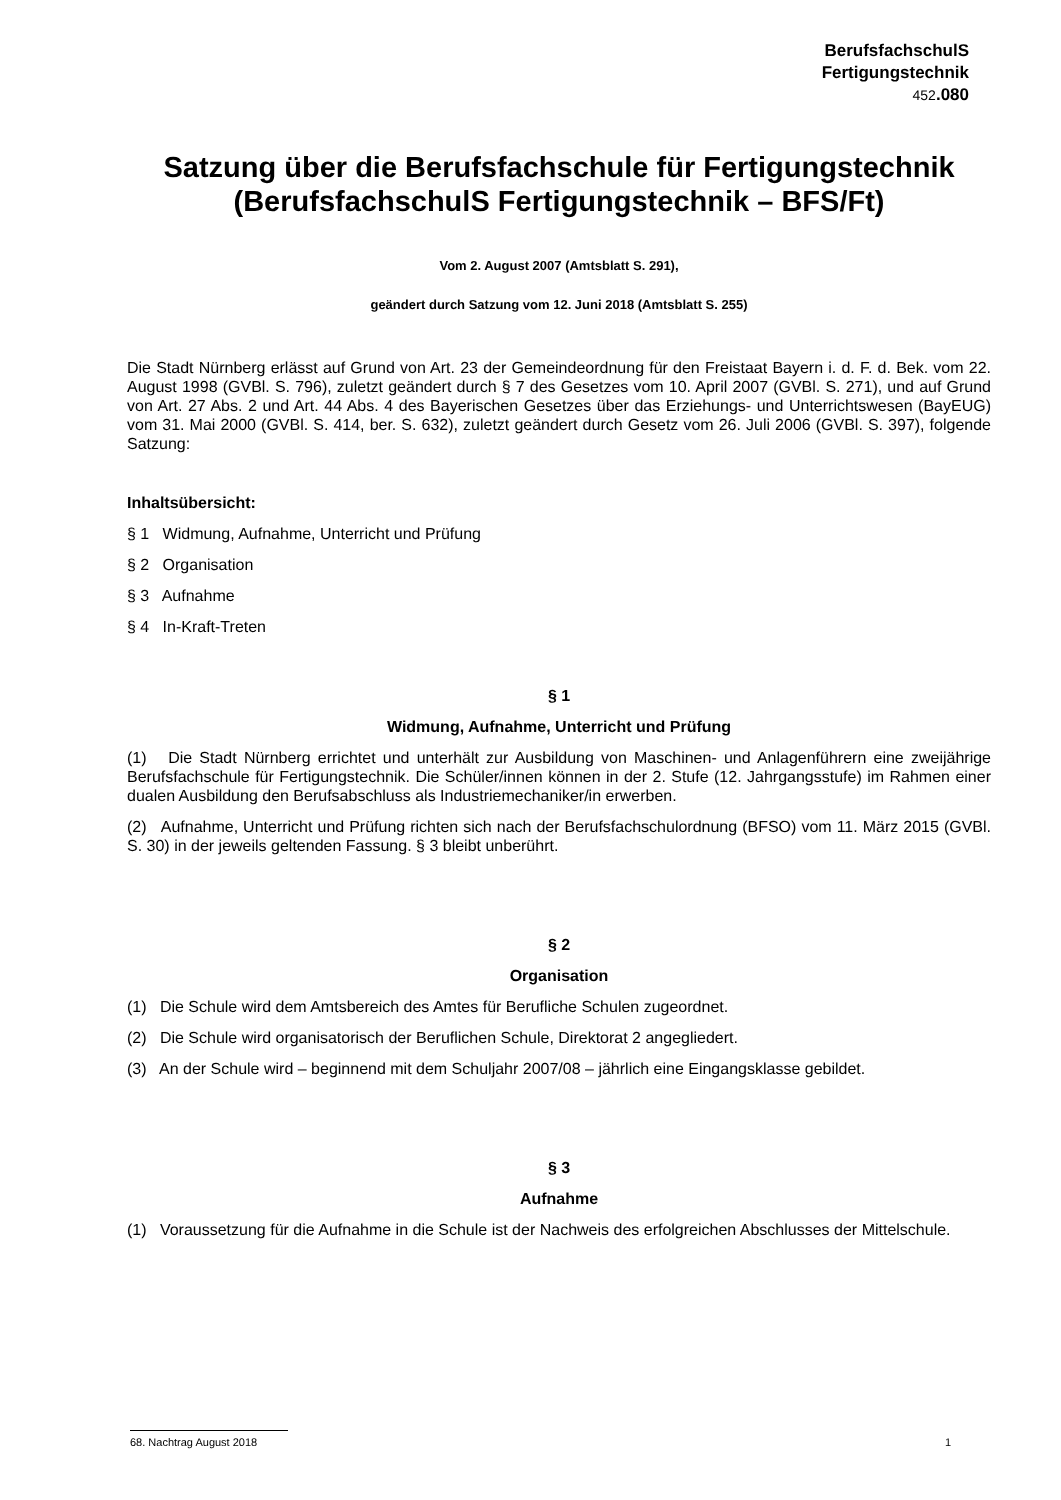BerufsfachschulS
Fertigungstechnik
452.080
Satzung über die Berufsfachschule für Fertigungstechnik (BerufsfachschulS Fertigungstechnik – BFS/Ft)
Vom 2. August 2007 (Amtsblatt S. 291),
geändert durch Satzung vom 12. Juni 2018 (Amtsblatt S. 255)
Die Stadt Nürnberg erlässt auf Grund von Art. 23 der Gemeindeordnung für den Freistaat Bayern i. d. F. d. Bek. vom 22. August 1998 (GVBl. S. 796), zuletzt geändert durch § 7 des Gesetzes vom 10. April 2007 (GVBl. S. 271), und auf Grund von Art. 27 Abs. 2 und Art. 44 Abs. 4 des Bayerischen Gesetzes über das Erziehungs- und Unterrichtswesen (BayEUG) vom 31. Mai 2000 (GVBl. S. 414, ber. S. 632), zuletzt geändert durch Gesetz vom 26. Juli 2006 (GVBl. S. 397), folgende Satzung:
Inhaltsübersicht:
§ 1 Widmung, Aufnahme, Unterricht und Prüfung
§ 2 Organisation
§ 3 Aufnahme
§ 4 In-Kraft-Treten
§ 1
Widmung, Aufnahme, Unterricht und Prüfung
(1) Die Stadt Nürnberg errichtet und unterhält zur Ausbildung von Maschinen- und Anlagenführern eine zweijährige Berufsfachschule für Fertigungstechnik. Die Schüler/innen können in der 2. Stufe (12. Jahrgangsstufe) im Rahmen einer dualen Ausbildung den Berufsabschluss als Industriemechaniker/in erwerben.
(2) Aufnahme, Unterricht und Prüfung richten sich nach der Berufsfachschulordnung (BFSO) vom 11. März 2015 (GVBl. S. 30) in der jeweils geltenden Fassung. § 3 bleibt unberührt.
§ 2
Organisation
(1) Die Schule wird dem Amtsbereich des Amtes für Berufliche Schulen zugeordnet.
(2) Die Schule wird organisatorisch der Beruflichen Schule, Direktorat 2 angegliedert.
(3) An der Schule wird – beginnend mit dem Schuljahr 2007/08 – jährlich eine Eingangsklasse gebildet.
§ 3
Aufnahme
(1) Voraussetzung für die Aufnahme in die Schule ist der Nachweis des erfolgreichen Abschlusses der Mittelschule.
68. Nachtrag August 2018 1